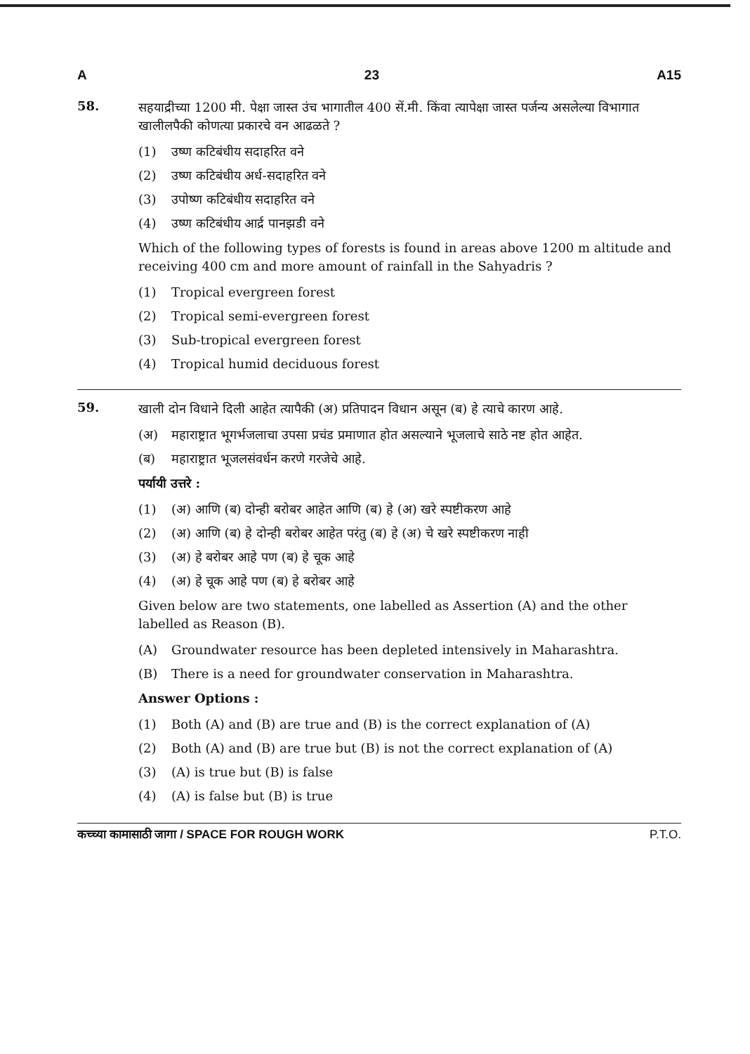A 23 A15
58.
सहयाद्रीच्या 1200 मी. पेक्षा जास्त उंच भागातील 400 सें.मी. किंवा त्यापेक्षा जास्त पर्जन्य असलेल्या विभागात खालीलपैकी कोणत्या प्रकारचे वन आढळते ?
(1) उष्ण कटिबंधीय सदाहरित वने
(2) उष्ण कटिबंधीय अर्ध-सदाहरित वने
(3) उपोष्ण कटिबंधीय सदाहरित वने
(4) उष्ण कटिबंधीय आर्द्र पानझडी वने
Which of the following types of forests is found in areas above 1200 m altitude and receiving 400 cm and more amount of rainfall in the Sahyadris ?
(1) Tropical evergreen forest
(2) Tropical semi-evergreen forest
(3) Sub-tropical evergreen forest
(4) Tropical humid deciduous forest
59.
खाली दोन विधाने दिली आहेत त्यापैकी (अ) प्रतिपादन विधान असून (ब) हे त्याचे कारण आहे.
(अ) महाराष्ट्रात भूगर्भजलाचा उपसा प्रचंड प्रमाणात होत असल्याने भूजलाचे साठे नष्ट होत आहेत.
(ब) महाराष्ट्रात भूजलसंवर्धन करणे गरजेचे आहे.
पर्यायी उत्तरे :
(1) (अ) आणि (ब) दोन्ही बरोबर आहेत आणि (ब) हे (अ) खरे स्पष्टीकरण आहे
(2) (अ) आणि (ब) हे दोन्ही बरोबर आहेत परंतु (ब) हे (अ) चे खरे स्पष्टीकरण नाही
(3) (अ) हे बरोबर आहे पण (ब) हे चूक आहे
(4) (अ) हे चूक आहे पण (ब) हे बरोबर आहे
Given below are two statements, one labelled as Assertion (A) and the other labelled as Reason (B).
(A) Groundwater resource has been depleted intensively in Maharashtra.
(B) There is a need for groundwater conservation in Maharashtra.
Answer Options :
(1) Both (A) and (B) are true and (B) is the correct explanation of (A)
(2) Both (A) and (B) are true but (B) is not the correct explanation of (A)
(3) (A) is true but (B) is false
(4) (A) is false but (B) is true
कच्च्या कामासाठी जागा / SPACE FOR ROUGH WORK P.T.O.